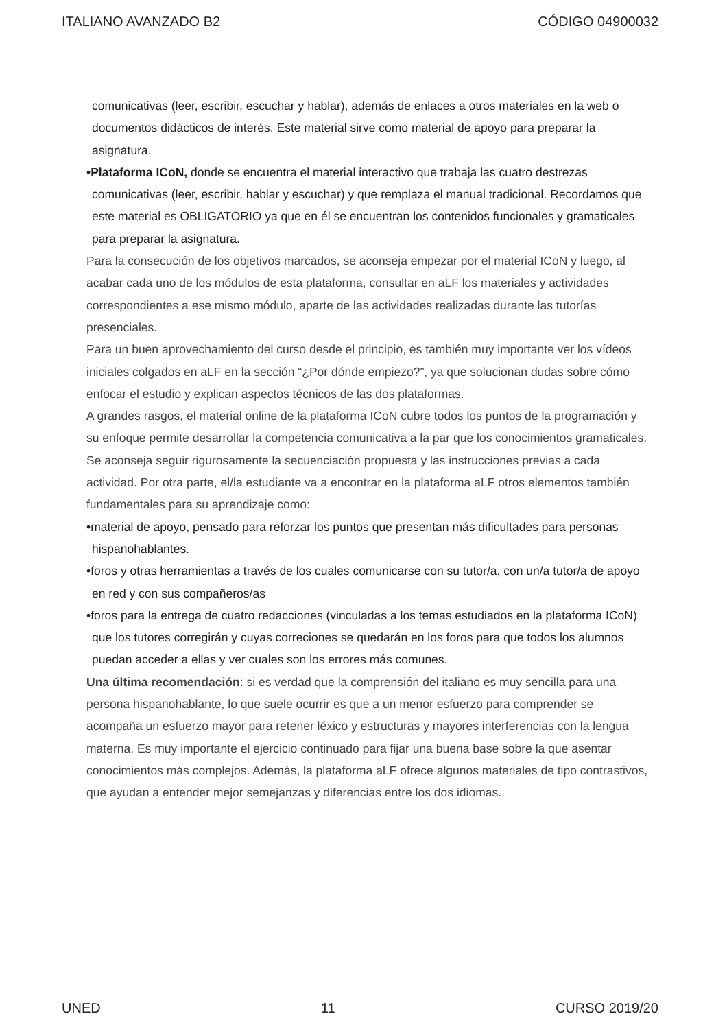ITALIANO AVANZADO B2 CÓDIGO 04900032
comunicativas (leer, escribir, escuchar y hablar), además de enlaces a otros materiales en la web o documentos didácticos de interés. Este material sirve como material de apoyo para preparar la asignatura.
•Plataforma ICoN, donde se encuentra el material interactivo que trabaja las cuatro destrezas comunicativas (leer, escribir, hablar y escuchar) y que remplaza el manual tradicional. Recordamos que este material es OBLIGATORIO ya que en él se encuentran los contenidos funcionales y gramaticales para preparar la asignatura.
Para la consecución de los objetivos marcados, se aconseja empezar por el material ICoN y luego, al acabar cada uno de los módulos de esta plataforma, consultar en aLF los materiales y actividades correspondientes a ese mismo módulo, aparte de las actividades realizadas durante las tutorías presenciales.
Para un buen aprovechamiento del curso desde el principio, es también muy importante ver los vídeos iniciales colgados en aLF en la sección “¿Por dónde empiezo?”, ya que solucionan dudas sobre cómo enfocar el estudio y explican aspectos técnicos de las dos plataformas.
A grandes rasgos, el material online de la plataforma ICoN cubre todos los puntos de la programación y su enfoque permite desarrollar la competencia comunicativa a la par que los conocimientos gramaticales. Se aconseja seguir rigurosamente la secuenciación propuesta y las instrucciones previas a cada actividad. Por otra parte, el/la estudiante va a encontrar en la plataforma aLF otros elementos también fundamentales para su aprendizaje como:
•material de apoyo, pensado para reforzar los puntos que presentan más dificultades para personas hispanohablantes.
•foros y otras herramientas a través de los cuales comunicarse con su tutor/a, con un/a tutor/a de apoyo en red y con sus compañeros/as
•foros para la entrega de cuatro redacciones (vinculadas a los temas estudiados en la plataforma ICoN) que los tutores corregirán y cuyas correciones se quedarán en los foros para que todos los alumnos puedan acceder a ellas y ver cuales son los errores más comunes.
Una última recomendación: si es verdad que la comprensión del italiano es muy sencilla para una persona hispanohablante, lo que suele ocurrir es que a un menor esfuerzo para comprender se acompaña un esfuerzo mayor para retener léxico y estructuras y mayores interferencias con la lengua materna. Es muy importante el ejercicio continuado para fijar una buena base sobre la que asentar conocimientos más complejos. Además, la plataforma aLF ofrece algunos materiales de tipo contrastivos, que ayudan a entender mejor semejanzas y diferencias entre los dos idiomas.
UNED 11 CURSO 2019/20